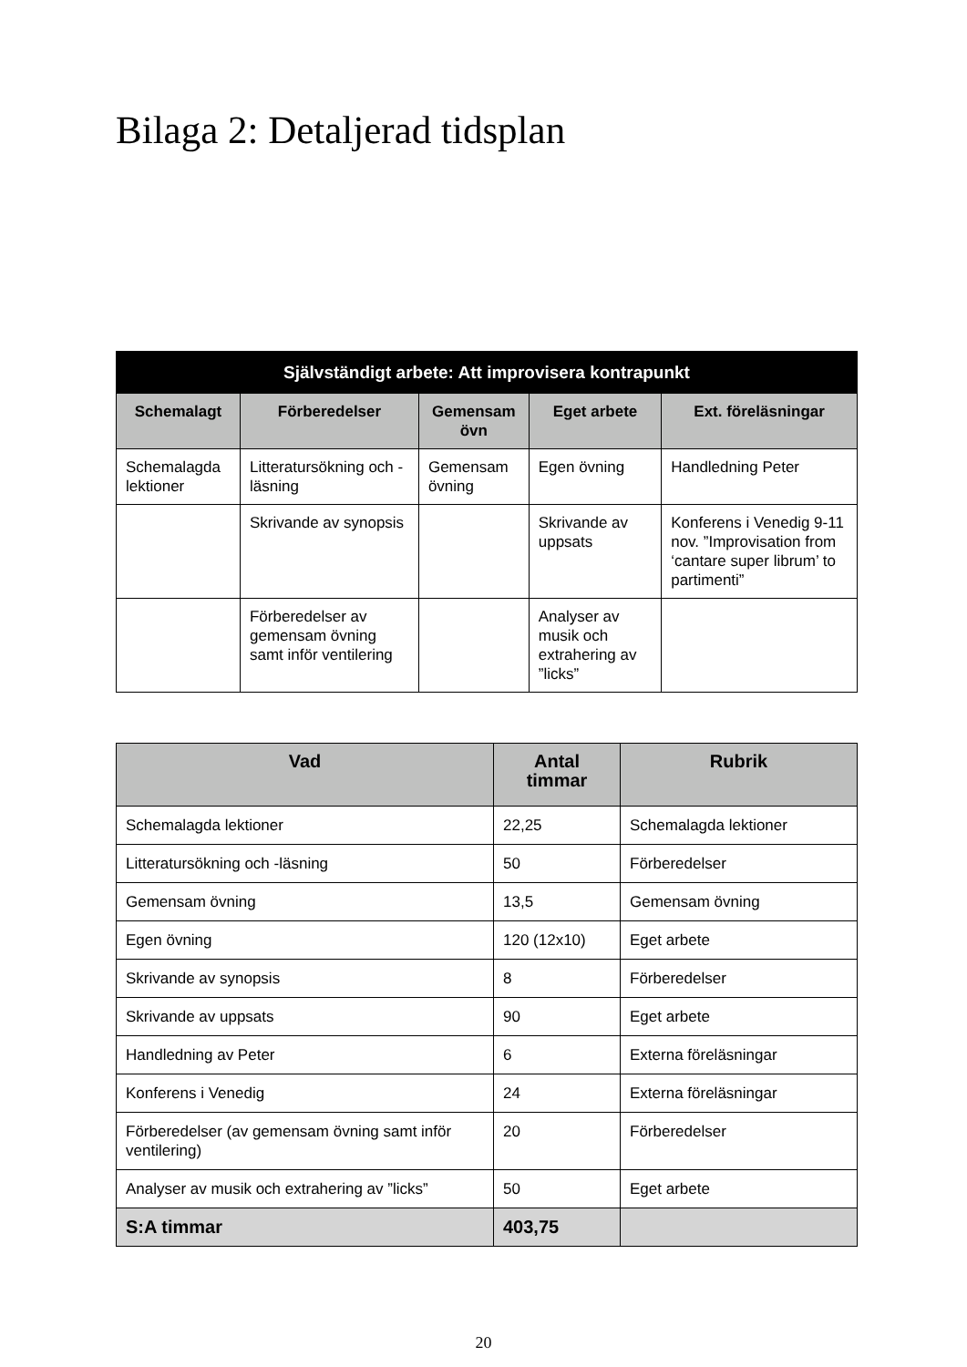Bilaga 2: Detaljerad tidsplan
| Självständigt arbete: Att improvisera kontrapunkt | | | | |
| --- | --- | --- | --- | --- |
| Schemalagt | Förberedelser | Gemensam övn | Eget arbete | Ext. föreläsningar |
| Schemalagda lektioner | Litteratursökning och -läsning | Gemensam övning | Egen övning | Handledning Peter |
| | Skrivande av synopsis | | Skrivande av uppsats | Konferens i Venedig 9-11 nov. ”Improvisation from ‘cantare super librum’ to partimenti” |
| | Förberedelser av gemensam övning samt inför ventilering | | Analyser av musik och extrahering av ”licks” | |
| Vad | Antal timmar | Rubrik |
| --- | --- | --- |
| Schemalagda lektioner | 22,25 | Schemalagda lektioner |
| Litteratursökning och -läsning | 50 | Förberedelser |
| Gemensam övning | 13,5 | Gemensam övning |
| Egen övning | 120 (12x10) | Eget arbete |
| Skrivande av synopsis | 8 | Förberedelser |
| Skrivande av uppsats | 90 | Eget arbete |
| Handledning av Peter | 6 | Externa föreläsningar |
| Konferens i Venedig | 24 | Externa föreläsningar |
| Förberedelser (av gemensam övning samt inför ventilering) | 20 | Förberedelser |
| Analyser av musik och extrahering av ”licks” | 50 | Eget arbete |
| S:A timmar | 403,75 | |
20